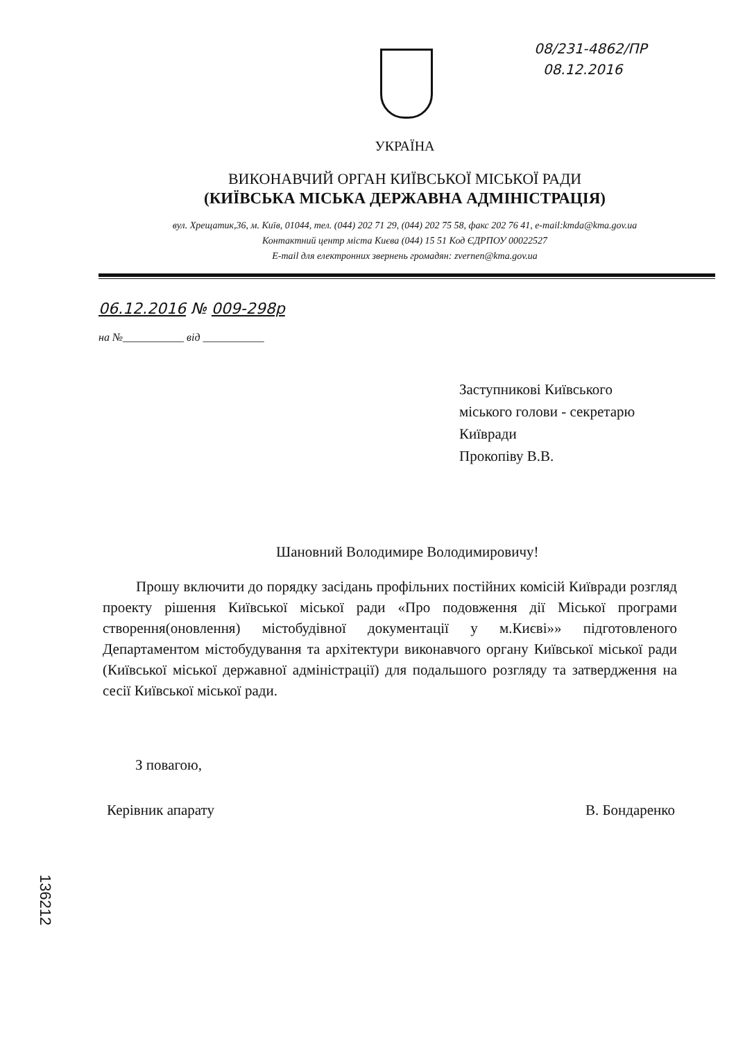08/231-4862/ПР
08.12.2016
УКРАЇНА
ВИКОНАВЧИЙ ОРГАН КИЇВСЬКОЇ МІСЬКОЇ РАДИ
(КИЇВСЬКА МІСЬКА ДЕРЖАВНА АДМІНІСТРАЦІЯ)
вул. Хрещатик,36, м. Київ, 01044, тел. (044) 202 71 29, (044) 202 75 58, факс 202 76 41, e-mail:kmda@kma.gov.ua
Контактний центр міста Києва (044) 15 51 Код ЄДРПОУ 00022527
E-mail для електронних звернень громадян: zvernen@kma.gov.ua
06.12.2016 № 009-298р
на №___________ від ___________
Заступникові Київського
міського голови - секретарю
Київради
Прокопіву В.В.
Шановний Володимире Володимировичу!
Прошу включити до порядку засідань профільних постійних комісій Київради розгляд проекту рішення Київської міської ради «Про подовження дії Міської програми створення(оновлення) містобудівної документації у м.Києві»» підготовленого Департаментом містобудування та архітектури виконавчого органу Київської міської ради (Київської міської державної адміністрації) для подальшого розгляду та затвердження на сесії Київської міської ради.
З повагою,
Керівник апарату В. Бондаренко
136212